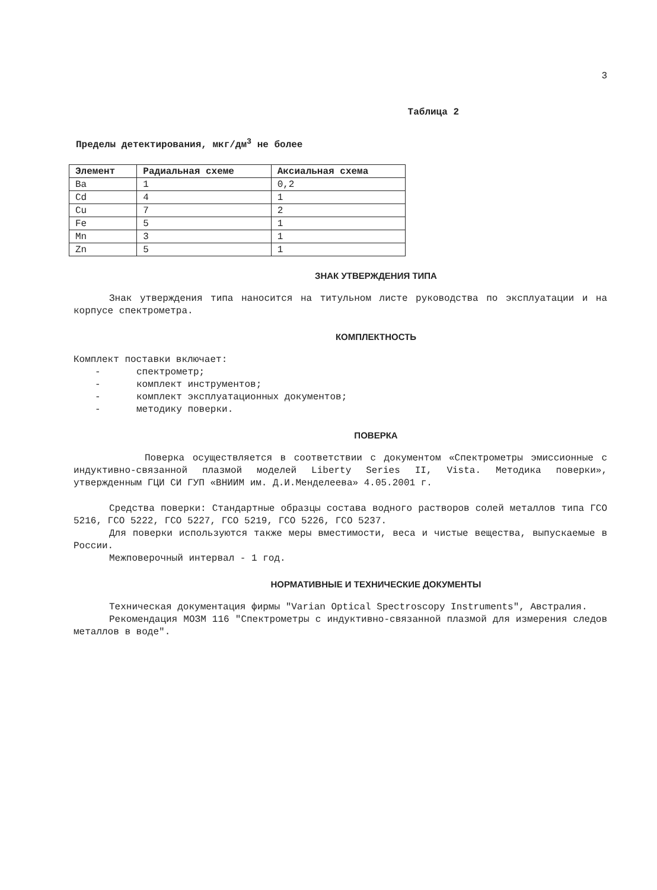3
Таблица 2
Пределы детектирования, мкг/дм<sup>3</sup> не более
| Элемент | Радиальная схеме | Аксиальная схема |
| --- | --- | --- |
| Ba | 1 | 0,2 |
| Cd | 4 | 1 |
| Cu | 7 | 2 |
| Fe | 5 | 1 |
| Mn | 3 | 1 |
| Zn | 5 | 1 |
ЗНАК УТВЕРЖДЕНИЯ ТИПА
Знак утверждения типа наносится на титульном листе руководства по эксплуатации и на корпусе спектрометра.
КОМПЛЕКТНОСТЬ
Комплект поставки включает:
- спектрометр;
- комплект инструментов;
- комплект эксплуатационных документов;
- методику поверки.
ПОВЕРКА
Поверка осуществляется в соответствии с документом «Спектрометры эмиссионные с индуктивно-связанной плазмой моделей Liberty Series II, Vista. Методика поверки», утвержденным ГЦИ СИ ГУП «ВНИИМ им. Д.И.Менделеева» 4.05.2001 г.
Средства поверки: Стандартные образцы состава водного растворов солей металлов типа ГСО 5216, ГСО 5222, ГСО 5227, ГСО 5219, ГСО 5226, ГСО 5237.
Для поверки используются также меры вместимости, веса и чистые вещества, выпускаемые в России.
Межповерочный интервал - 1 год.
НОРМАТИВНЫЕ И ТЕХНИЧЕСКИЕ ДОКУМЕНТЫ
Техническая документация фирмы "Varian Optical Spectroscopy Instruments", Австралия.
Рекомендация МОЗМ 116 "Спектрометры с индуктивно-связанной плазмой для измерения следов металлов в воде".